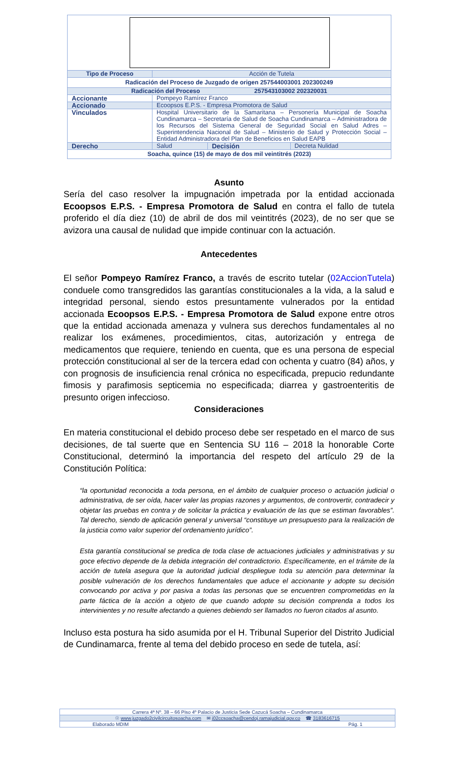| Tipo de Proceso | Acción de Tutela | | |
| Radicación del Proceso de Juzgado de origen 257544003001 202300249 | | | |
| Radicación del Proceso 257543103002 202320031 | | | |
| Accionante | Pompeyo Ramírez Franco | | |
| Accionado | Ecoopsos E.P.S. - Empresa Promotora de Salud | | |
| Vinculados | Hospital Universitario de la Samaritana – Personería Municipal de Soacha Cundinamarca – Secretaría de Salud de Soacha Cundinamarca – Administradora de los Recursos del Sistema General de Seguridad Social en Salud Adres – Superintendencia Nacional de Salud – Ministerio de Salud y Protección Social – Entidad Administradora del Plan de Beneficios en Salud EAPB | | |
| Derecho | Salud | Decisión | Decreta Nulidad |
| Soacha, quince (15) de mayo de dos mil veintitrés (2023) | | | |
Asunto
Sería del caso resolver la impugnación impetrada por la entidad accionada Ecoopsos E.P.S. - Empresa Promotora de Salud en contra el fallo de tutela proferido el día diez (10) de abril de dos mil veintitrés (2023), de no ser que se avizora una causal de nulidad que impide continuar con la actuación.
Antecedentes
El señor Pompeyo Ramírez Franco, a través de escrito tutelar (02AccionTutela) conduele como transgredidos las garantías constitucionales a la vida, a la salud e integridad personal, siendo estos presuntamente vulnerados por la entidad accionada Ecoopsos E.P.S. - Empresa Promotora de Salud expone entre otros que la entidad accionada amenaza y vulnera sus derechos fundamentales al no realizar los exámenes, procedimientos, citas, autorización y entrega de medicamentos que requiere, teniendo en cuenta, que es una persona de especial protección constitucional al ser de la tercera edad con ochenta y cuatro (84) años, y con prognosis de insuficiencia renal crónica no especificada, prepucio redundante fimosis y parafimosis septicemia no especificada; diarrea y gastroenteritis de presunto origen infeccioso.
Consideraciones
En materia constitucional el debido proceso debe ser respetado en el marco de sus decisiones, de tal suerte que en Sentencia SU 116 – 2018 la honorable Corte Constitucional, determinó la importancia del respeto del artículo 29 de la Constitución Política:
“la oportunidad reconocida a toda persona, en el ámbito de cualquier proceso o actuación judicial o administrativa, de ser oída, hacer valer las propias razones y argumentos, de controvertir, contradecir y objetar las pruebas en contra y de solicitar la práctica y evaluación de las que se estiman favorables”. Tal derecho, siendo de aplicación general y universal “constituye un presupuesto para la realización de la justicia como valor superior del ordenamiento jurídico”.
Esta garantía constitucional se predica de toda clase de actuaciones judiciales y administrativas y su goce efectivo depende de la debida integración del contradictorio. Específicamente, en el trámite de la acción de tutela asegura que la autoridad judicial despliegue toda su atención para determinar la posible vulneración de los derechos fundamentales que aduce el accionante y adopte su decisión convocando por activa y por pasiva a todas las personas que se encuentren comprometidas en la parte fáctica de la acción a objeto de que cuando adopte su decisión comprenda a todos los intervinientes y no resulte afectando a quienes debiendo ser llamados no fueron citados al asunto.
Incluso esta postura ha sido asumida por el H. Tribunal Superior del Distrito Judicial de Cundinamarca, frente al tema del debido proceso en sede de tutela, así:
| Carrera 4ª Nº. 38 – 66 Piso 4º Palacio de Justicia Sede Cazucá Soacha – Cundinamarca |
| ☉ www.juzgado2civilcircuitosoacha.com ✉ j02ccsoacha@cendoj.ramajudicial.gov.co ☎ 3183616715 |
| Elaborado MDIM Pág. 1 |